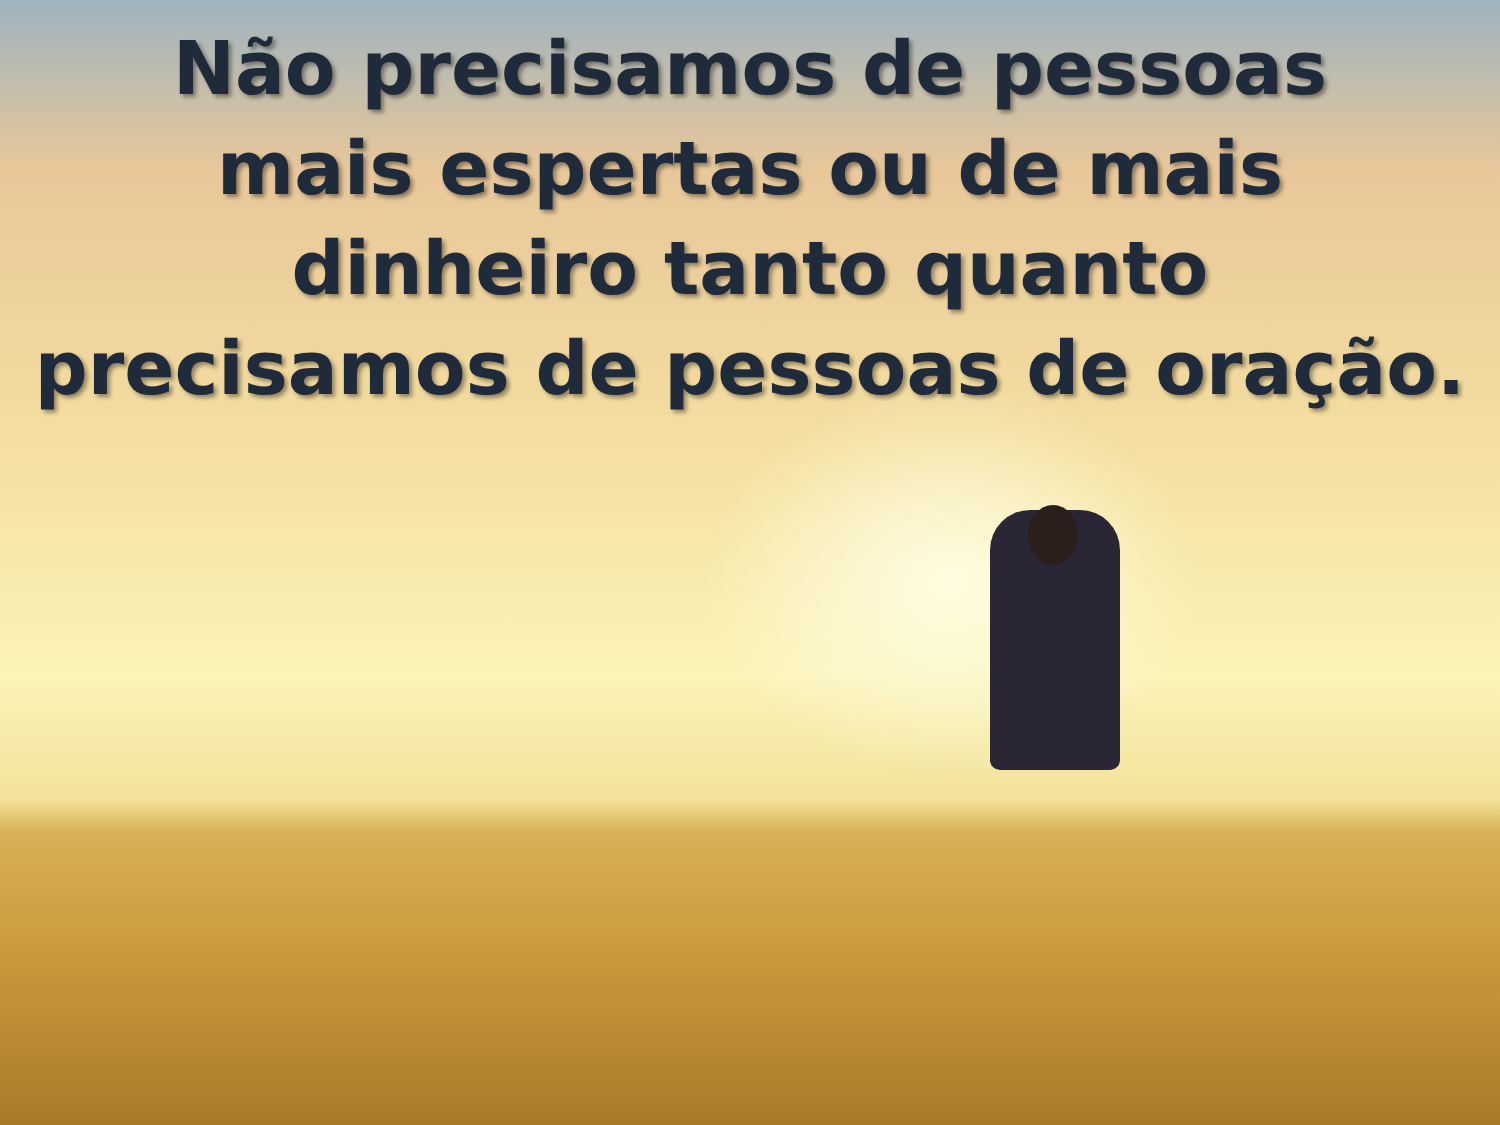Não precisamos de pessoas
mais espertas ou de mais
dinheiro tanto quanto
precisamos de pessoas de oração.